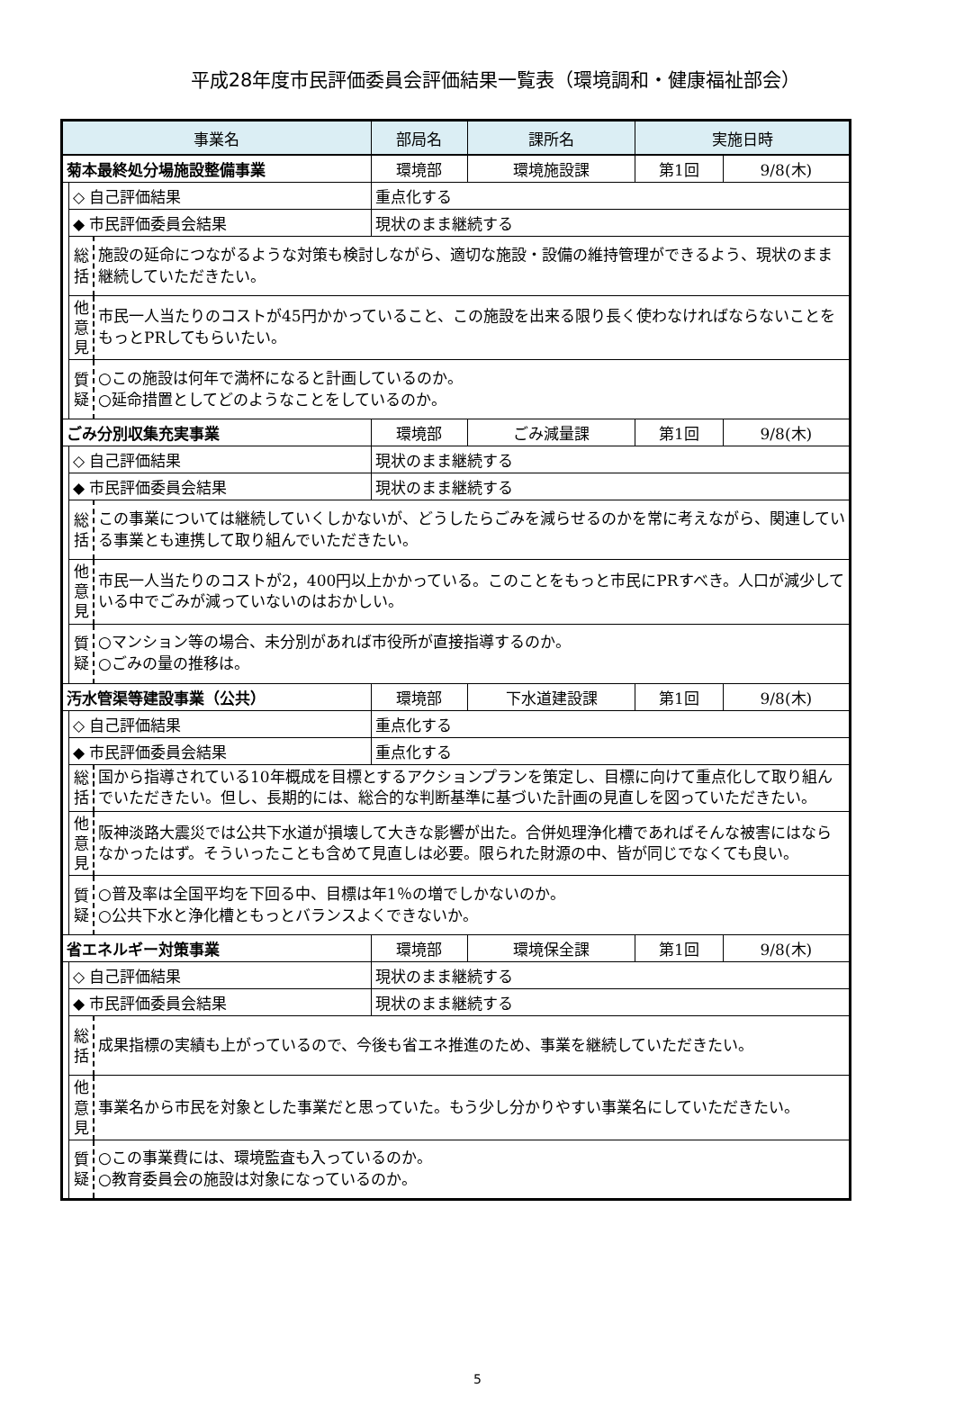平成28年度市民評価委員会評価結果一覧表（環境調和・健康福祉部会）
| 事業名 | | | | 部局名 | 課所名 | 実施日時 | |
| --- | --- | --- | --- | --- | --- | --- | --- |
| 菊本最終処分場施設整備事業 | | | | 環境部 | 環境施設課 | 第1回 | 9/8(木) |
| | ◇ 自己評価結果 | | 重点化する | | | | |
| | ◆ 市民評価委員会結果 | | 現状のまま継続する | | | | |
| | 総 括 | 施設の延命につながるような対策も検討しながら、適切な施設・設備の維持管理ができるよう、現状のまま継続していただきたい。 | | | | | |
| | 他 意 見 | 市民一人当たりのコストが45円かかっていること、この施設を出来る限り長く使わなければならないことをもっとPRしてもらいたい。 | | | | | |
| | 質 疑 | ○この施設は何年で満杯になると計画しているのか。 ○延命措置としてどのようなことをしているのか。 | | | | | |
| ごみ分別収集充実事業 | | | | 環境部 | ごみ減量課 | 第1回 | 9/8(木) |
| | ◇ 自己評価結果 | | 現状のまま継続する | | | | |
| | ◆ 市民評価委員会結果 | | 現状のまま継続する | | | | |
| | 総 括 | この事業については継続していくしかないが、どうしたらごみを減らせるのかを常に考えながら、関連している事業とも連携して取り組んでいただきたい。 | | | | | |
| | 他 意 見 | 市民一人当たりのコストが2，400円以上かかっている。このことをもっと市民にPRすべき。人口が減少している中でごみが減っていないのはおかしい。 | | | | | |
| | 質 疑 | ○マンション等の場合、未分別があれば市役所が直接指導するのか。 ○ごみの量の推移は。 | | | | | |
| 汚水管渠等建設事業（公共） | | | | 環境部 | 下水道建設課 | 第1回 | 9/8(木) |
| | ◇ 自己評価結果 | | 重点化する | | | | |
| | ◆ 市民評価委員会結果 | | 重点化する | | | | |
| | 総 括 | 国から指導されている10年概成を目標とするアクションプランを策定し、目標に向けて重点化して取り組んでいただきたい。但し、長期的には、総合的な判断基準に基づいた計画の見直しを図っていただきたい。 | | | | | |
| | 他 意 見 | 阪神淡路大震災では公共下水道が損壊して大きな影響が出た。合併処理浄化槽であればそんな被害にはならなかったはず。そういったことも含めて見直しは必要。限られた財源の中、皆が同じでなくても良い。 | | | | | |
| | 質 疑 | ○普及率は全国平均を下回る中、目標は年1％の増でしかないのか。 ○公共下水と浄化槽ともっとバランスよくできないか。 | | | | | |
| 省エネルギー対策事業 | | | | 環境部 | 環境保全課 | 第1回 | 9/8(木) |
| | ◇ 自己評価結果 | | 現状のまま継続する | | | | |
| | ◆ 市民評価委員会結果 | | 現状のまま継続する | | | | |
| | 総 括 | 成果指標の実績も上がっているので、今後も省エネ推進のため、事業を継続していただきたい。 | | | | | |
| | 他 意 見 | 事業名から市民を対象とした事業だと思っていた。もう少し分かりやすい事業名にしていただきたい。 | | | | | |
| | 質 疑 | ○この事業費には、環境監査も入っているのか。 ○教育委員会の施設は対象になっているのか。 | | | | | |
5